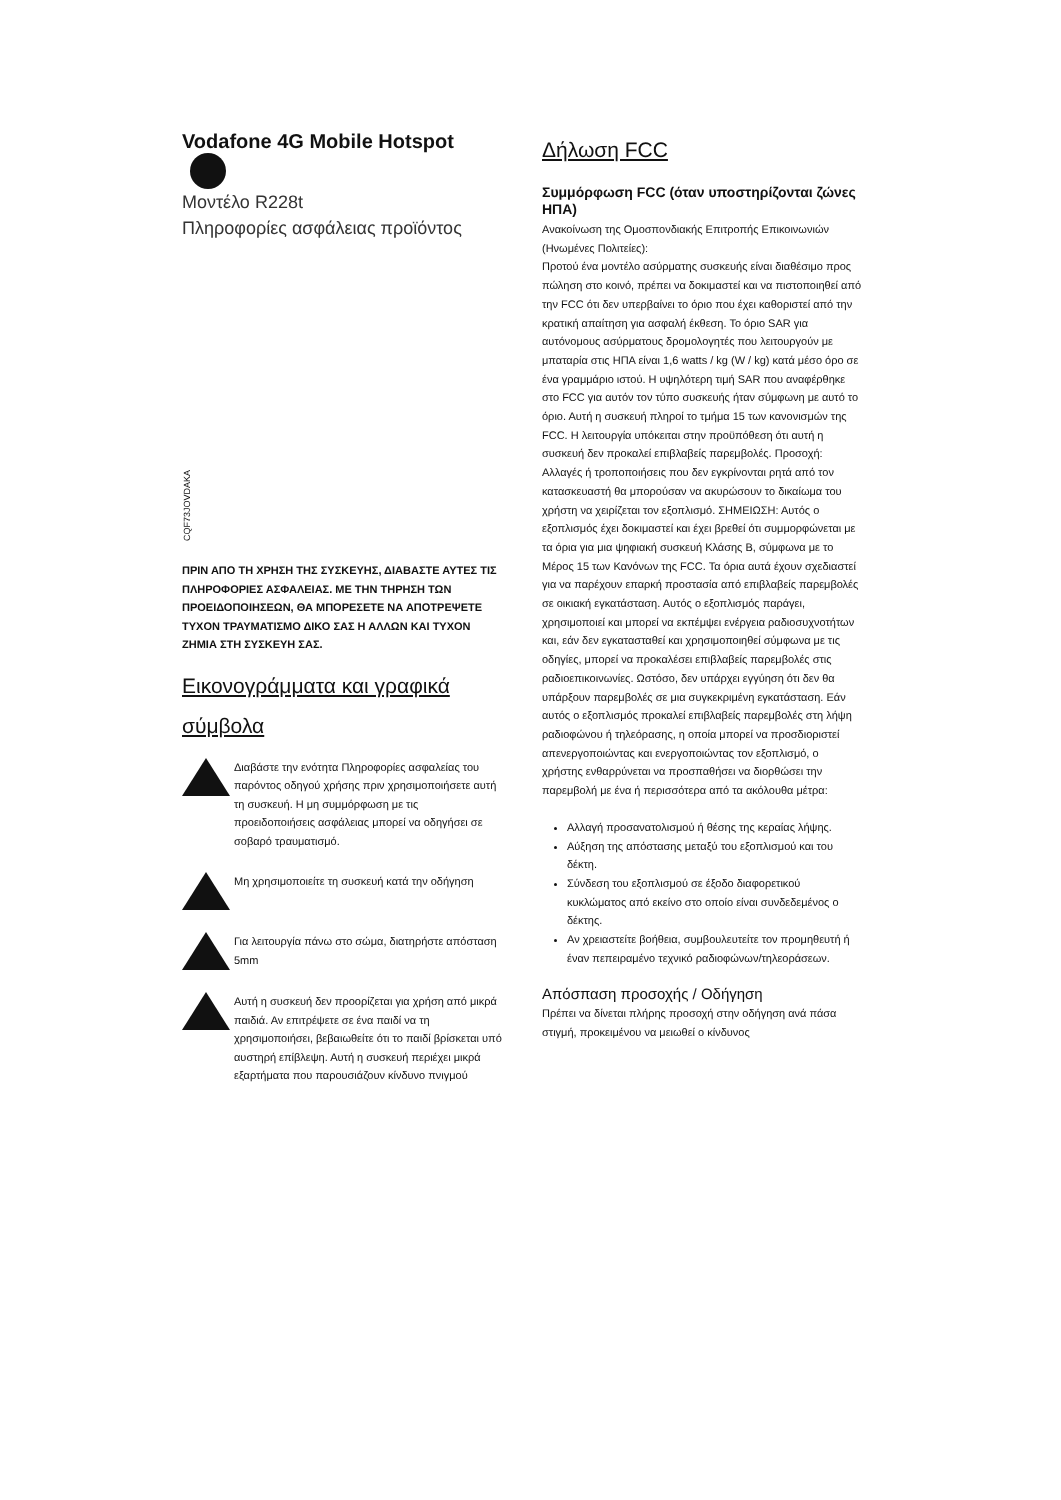Vodafone 4G Mobile Hotspot
Μοντέλο R228t
Πληροφορίες ασφάλειας προϊόντος
CQF73JOVDAKA
ΠΡΙΝ ΑΠΟ ΤΗ ΧΡΗΣΗ ΤΗΣ ΣΥΣΚΕΥΗΣ, ΔΙΑΒΑΣΤΕ ΑΥΤΕΣ ΤΙΣ ΠΛΗΡΟΦΟΡΙΕΣ ΑΣΦΑΛΕΙΑΣ. ΜΕ ΤΗΝ ΤΗΡΗΣΗ ΤΩΝ ΠΡΟΕΙΔΟΠΟΙΗΣΕΩΝ, ΘΑ ΜΠΟΡΕΣΕΤΕ ΝΑ ΑΠΟΤΡΕΨΕΤΕ ΤΥΧΟΝ ΤΡΑΥΜΑΤΙΣΜΟ ΔΙΚΟ ΣΑΣ Η ΑΛΛΩΝ ΚΑΙ ΤΥΧΟΝ ΖΗΜΙΑ ΣΤΗ ΣΥΣΚΕΥΗ ΣΑΣ.
Εικονογράμματα και γραφικά σύμβολα
Διαβάστε την ενότητα Πληροφορίες ασφαλείας του παρόντος οδηγού χρήσης πριν χρησιμοποιήσετε αυτή τη συσκευή. Η μη συμμόρφωση με τις προειδοποιήσεις ασφάλειας μπορεί να οδηγήσει σε σοβαρό τραυματισμό.
Μη χρησιμοποιείτε τη συσκευή κατά την οδήγηση
Για λειτουργία πάνω στο σώμα, διατηρήστε απόσταση 5mm
Αυτή η συσκευή δεν προορίζεται για χρήση από μικρά παιδιά. Αν επιτρέψετε σε ένα παιδί να τη χρησιμοποιήσει, βεβαιωθείτε ότι το παιδί βρίσκεται υπό αυστηρή επίβλεψη. Αυτή η συσκευή περιέχει μικρά εξαρτήματα που παρουσιάζουν κίνδυνο πνιγμού
Δήλωση FCC
Συμμόρφωση FCC (όταν υποστηρίζονται ζώνες ΗΠΑ)
Ανακοίνωση της Ομοσπονδιακής Επιτροπής Επικοινωνιών (Ηνωμένες Πολιτείες):
Προτού ένα μοντέλο ασύρματης συσκευής είναι διαθέσιμο προς πώληση στο κοινό, πρέπει να δοκιμαστεί και να πιστοποιηθεί από την FCC ότι δεν υπερβαίνει το όριο που έχει καθοριστεί από την κρατική απαίτηση για ασφαλή έκθεση. Το όριο SAR για αυτόνομους ασύρματους δρομολογητές που λειτουργούν με μπαταρία στις ΗΠΑ είναι 1,6 watts / kg (W / kg) κατά μέσο όρο σε ένα γραμμάριο ιστού. Η υψηλότερη τιμή SAR που αναφέρθηκε στο FCC για αυτόν τον τύπο συσκευής ήταν σύμφωνη με αυτό το όριο. Αυτή η συσκευή πληροί το τμήμα 15 των κανονισμών της FCC. Η λειτουργία υπόκειται στην προϋπόθεση ότι αυτή η συσκευή δεν προκαλεί επιβλαβείς παρεμβολές. Προσοχή: Αλλαγές ή τροποποιήσεις που δεν εγκρίνονται ρητά από τον κατασκευαστή θα μπορούσαν να ακυρώσουν το δικαίωμα του χρήστη να χειρίζεται τον εξοπλισμό. ΣΗΜΕΙΩΣΗ: Αυτός ο εξοπλισμός έχει δοκιμαστεί και έχει βρεθεί ότι συμμορφώνεται με τα όρια για μια ψηφιακή συσκευή Κλάσης B, σύμφωνα με το Μέρος 15 των Κανόνων της FCC. Τα όρια αυτά έχουν σχεδιαστεί για να παρέχουν επαρκή προστασία από επιβλαβείς παρεμβολές σε οικιακή εγκατάσταση. Αυτός ο εξοπλισμός παράγει, χρησιμοποιεί και μπορεί να εκπέμψει ενέργεια ραδιοσυχνοτήτων και, εάν δεν εγκατασταθεί και χρησιμοποιηθεί σύμφωνα με τις οδηγίες, μπορεί να προκαλέσει επιβλαβείς παρεμβολές στις ραδιοεπικοινωνίες. Ωστόσο, δεν υπάρχει εγγύηση ότι δεν θα υπάρξουν παρεμβολές σε μια συγκεκριμένη εγκατάσταση. Εάν αυτός ο εξοπλισμός προκαλεί επιβλαβείς παρεμβολές στη λήψη ραδιοφώνου ή τηλεόρασης, η οποία μπορεί να προσδιοριστεί απενεργοποιώντας και ενεργοποιώντας τον εξοπλισμό, ο χρήστης ενθαρρύνεται να προσπαθήσει να διορθώσει την παρεμβολή με ένα ή περισσότερα από τα ακόλουθα μέτρα:
Αλλαγή προσανατολισμού ή θέσης της κεραίας λήψης.
Αύξηση της απόστασης μεταξύ του εξοπλισμού και του δέκτη.
Σύνδεση του εξοπλισμού σε έξοδο διαφορετικού κυκλώματος από εκείνο στο οποίο είναι συνδεδεμένος ο δέκτης.
Αν χρειαστείτε βοήθεια, συμβουλευτείτε τον προμηθευτή ή έναν πεπειραμένο τεχνικό ραδιοφώνων/τηλεοράσεων.
Απόσπαση προσοχής / Οδήγηση
Πρέπει να δίνεται πλήρης προσοχή στην οδήγηση ανά πάσα στιγμή, προκειμένου να μειωθεί ο κίνδυνος